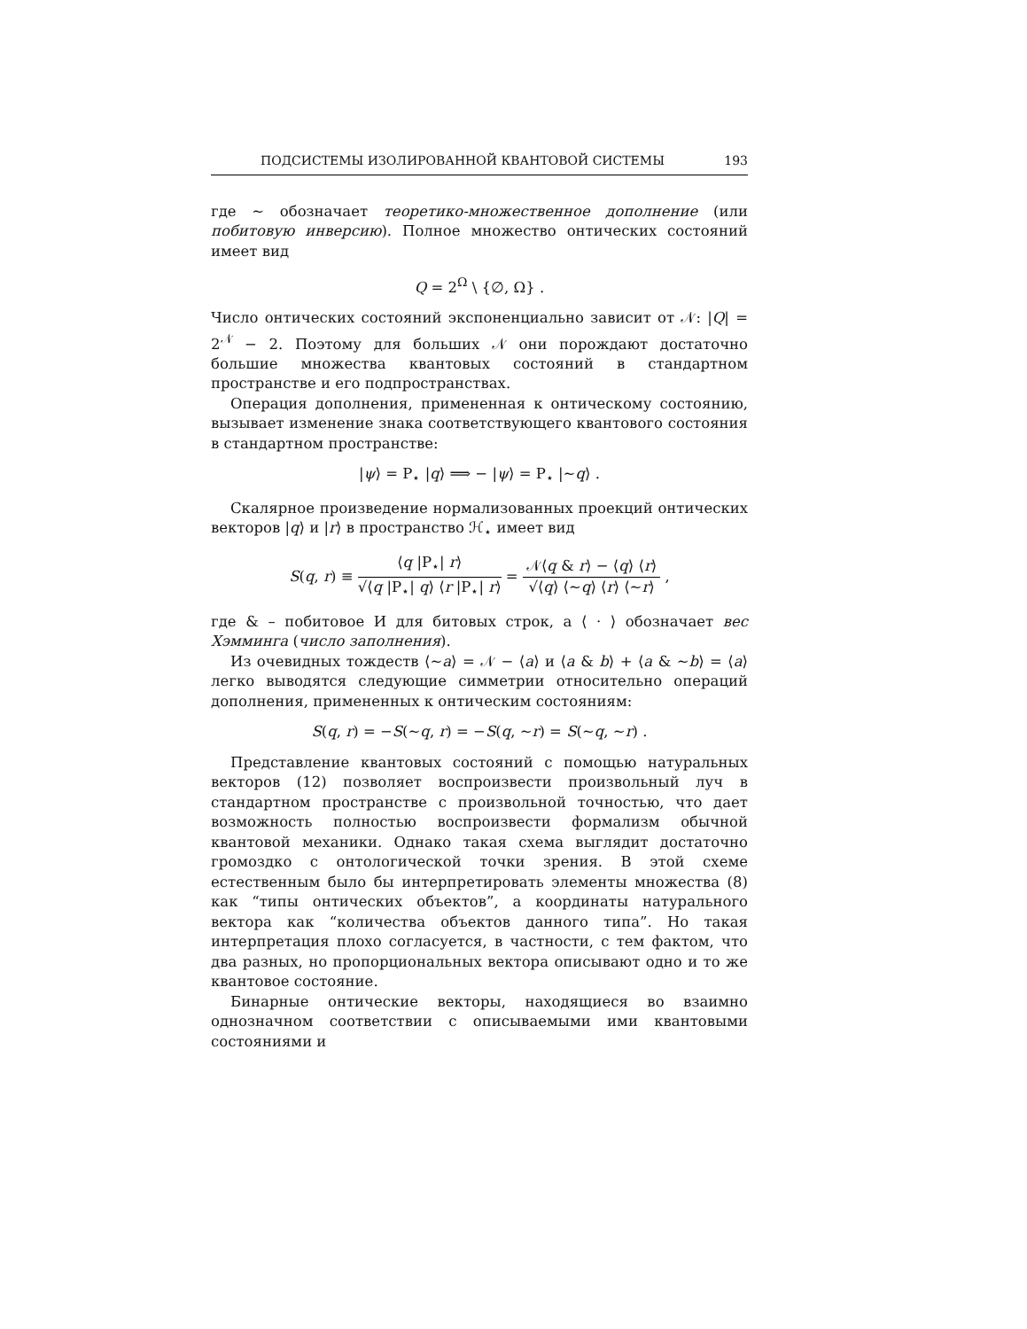ПОДСИСТЕМЫ ИЗОЛИРОВАННОЙ КВАНТОВОЙ СИСТЕМЫ 193
где ∼ обозначает теоретико-множественное дополнение (или побитовую инверсию). Полное множество онтических состояний имеет вид
Q = 2<sup>Ω</sup> \ {∅, Ω} .
Число онтических состояний экспоненциально зависит от 𝒩: |Q| = 2<sup>𝒩</sup> − 2. Поэтому для больших 𝒩 они порождают достаточно большие множества квантовых состояний в стандартном пространстве и его подпространствах.
Операция дополнения, примененная к онтическому состоянию, вызывает изменение знака соответствующего квантового состояния в стандартном пространстве:
|ψ⟩ = P<sub>⋆</sub> |q⟩ ⟹ − |ψ⟩ = P<sub>⋆</sub> |∼q⟩ .
Скалярное произведение нормализованных проекций онтических векторов |q⟩ и |r⟩ в пространство ℋ<sub>⋆</sub> имеет вид
S(q, r) ≡ ⟨q |P<sub>⋆</sub>| r⟩ √⟨q |P<sub>⋆</sub>| q⟩ ⟨r |P<sub>⋆</sub>| r⟩ = 𝒩⟨q & r⟩ − ⟨q⟩ ⟨r⟩ √⟨q⟩ ⟨∼q⟩ ⟨r⟩ ⟨∼r⟩ ,
где & – побитовое И для битовых строк, а ⟨ · ⟩ обозначает вес Хэммингa (число заполнения).
Из очевидных тождеств ⟨∼a⟩ = 𝒩 − ⟨a⟩ и ⟨a & b⟩ + ⟨a & ∼b⟩ = ⟨a⟩ легко выводятся следующие симметрии относительно операций дополнения, примененных к онтическим состояниям:
S(q, r) = −S(∼q, r) = −S(q, ∼r) = S(∼q, ∼r) .
Представление квантовых состояний с помощью натуральных векторов (12) позволяет воспроизвести произвольный луч в стандартном пространстве с произвольной точностью, что дает возможность полностью воспроизвести формализм обычной квантовой механики. Однако такая схема выглядит достаточно громоздко с онтологической точки зрения. В этой схеме естественным было бы интерпретировать элементы множества (8) как “типы онтических объектов”, а координаты натурального вектора как “количества объектов данного типа”. Но такая интерпретация плохо согласуется, в частности, с тем фактом, что два разных, но пропорциональных вектора описывают одно и то же квантовое состояние.
Бинарные онтические векторы, находящиеся во взаимно однозначном соответствии с описываемыми ими квантовыми состояниями и